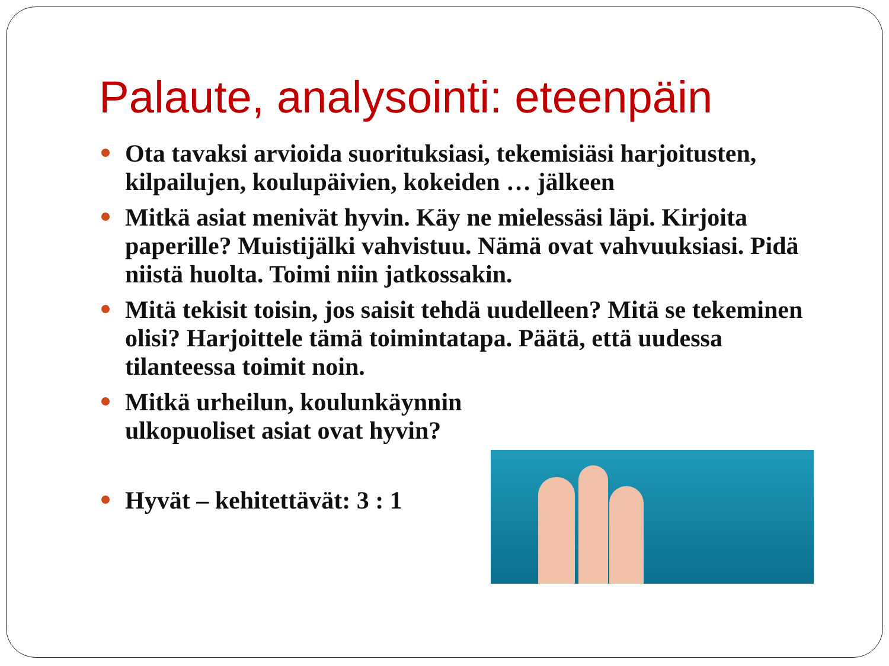Palaute, analysointi: eteenpäin
Ota tavaksi arvioida suorituksiasi, tekemisiäsi harjoitusten, kilpailujen, koulupäivien, kokeiden … jälkeen
Mitkä asiat menivät hyvin. Käy ne mielessäsi läpi. Kirjoita paperille? Muistijälki vahvistuu. Nämä ovat vahvuuksiasi. Pidä niistä huolta. Toimi niin jatkossakin.
Mitä tekisit toisin, jos saisit tehdä uudelleen? Mitä se tekeminen olisi? Harjoittele tämä toimintatapa. Päätä, että uudessa tilanteessa toimit noin.
Mitkä urheilun, koulunkäynnin ulkopuoliset asiat ovat hyvin?
Hyvät – kehitettävät: 3 : 1